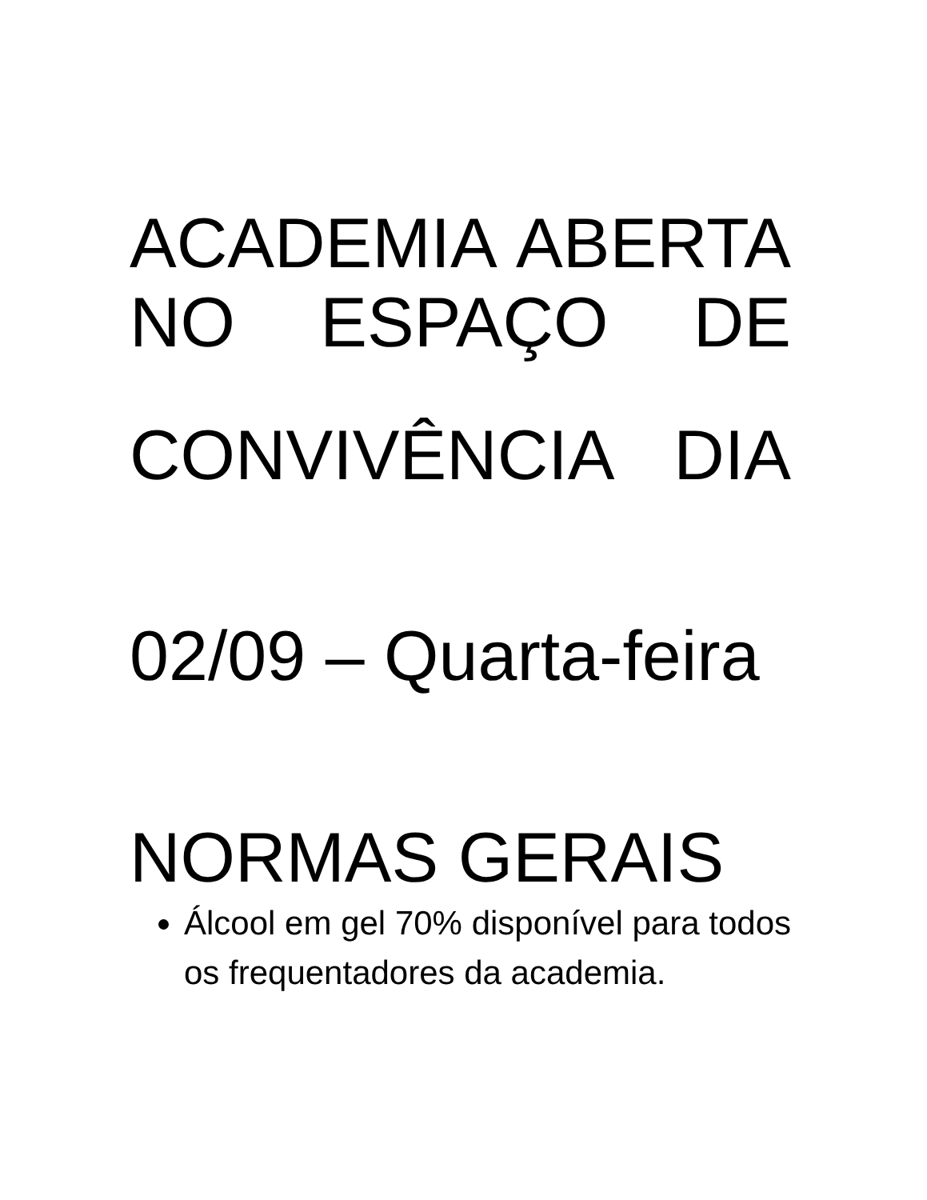ACADEMIA ABERTA
NO ESPAÇO DE
CONVIVÊNCIA DIA
02/09 – Quarta-feira
NORMAS GERAIS
Álcool em gel 70% disponível para todos os frequentadores da academia.